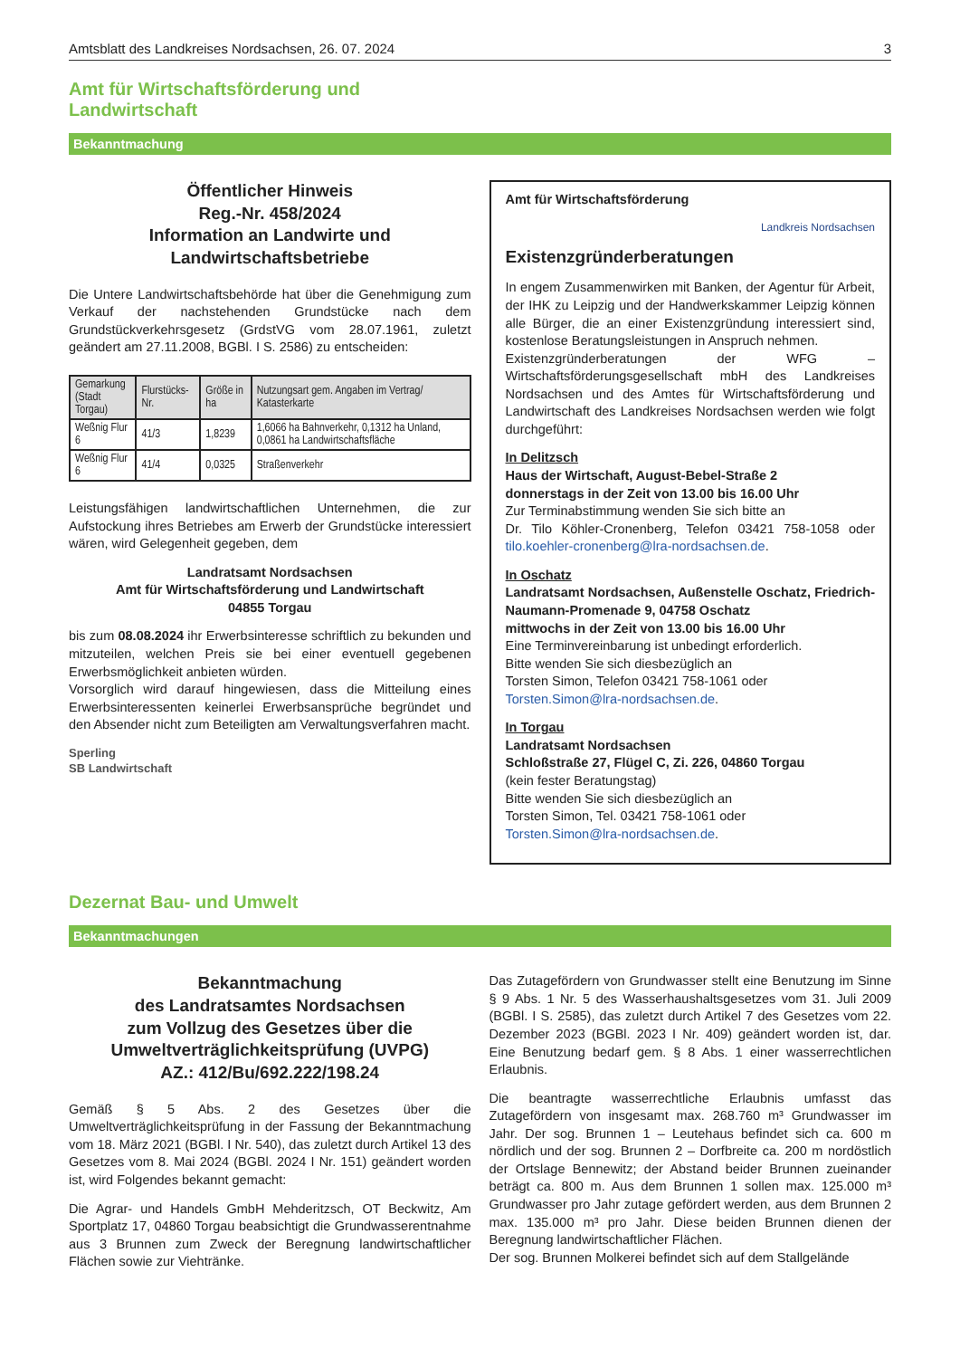Amtsblatt des Landkreises Nordsachsen, 26. 07. 2024 3
Amt für Wirtschaftsförderung und
Landwirtschaft
Bekanntmachung
Öffentlicher Hinweis
Reg.-Nr. 458/2024
Information an Landwirte und
Landwirtschaftsbetriebe
Die Untere Landwirtschaftsbehörde hat über die Genehmigung zum Verkauf der nachstehenden Grundstücke nach dem Grundstückverkehrsgesetz (GrdstVG vom 28.07.1961, zuletzt geändert am 27.11.2008, BGBl. I S. 2586) zu entscheiden:
| Gemarkung (Stadt Torgau) | Flurstücks-Nr. | Größe in ha | Nutzungsart gem. Angaben im Vertrag/ Katasterkarte |
| --- | --- | --- | --- |
| Weßnig Flur 6 | 41/3 | 1,8239 | 1,6066 ha Bahnverkehr, 0,1312 ha Unland, 0,0861 ha Landwirtschaftsfläche |
| Weßnig Flur 6 | 41/4 | 0,0325 | Straßenverkehr |
Leistungsfähigen landwirtschaftlichen Unternehmen, die zur Aufstockung ihres Betriebes am Erwerb der Grundstücke interessiert wären, wird Gelegenheit gegeben, dem
Landratsamt Nordsachsen
Amt für Wirtschaftsförderung und Landwirtschaft
04855 Torgau
bis zum 08.08.2024 ihr Erwerbsinteresse schriftlich zu bekunden und mitzuteilen, welchen Preis sie bei einer eventuell gegebenen Erwerbsmöglichkeit anbieten würden.
Vorsorglich wird darauf hingewiesen, dass die Mitteilung eines Erwerbsinteressenten keinerlei Erwerbsansprüche begründet und den Absender nicht zum Beteiligten am Verwaltungsverfahren macht.
Sperling
SB Landwirtschaft
Amt für Wirtschaftsförderung
Landkreis Nordsachsen
Existenzgründerberatungen
In engem Zusammenwirken mit Banken, der Agentur für Arbeit, der IHK zu Leipzig und der Handwerkskammer Leipzig können alle Bürger, die an einer Existenzgründung interessiert sind, kostenlose Beratungsleistungen in Anspruch nehmen.
Existenzgründerberatungen der WFG – Wirtschaftsförderungsgesellschaft mbH des Landkreises Nordsachsen und des Amtes für Wirtschaftsförderung und Landwirtschaft des Landkreises Nordsachsen werden wie folgt durchgeführt:
In Delitzsch
Haus der Wirtschaft, August-Bebel-Straße 2
donnerstags in der Zeit von 13.00 bis 16.00 Uhr
Zur Terminabstimmung wenden Sie sich bitte an
Dr. Tilo Köhler-Cronenberg, Telefon 03421 758-1058 oder tilo.koehler-cronenberg@lra-nordsachsen.de.
In Oschatz
Landratsamt Nordsachsen, Außenstelle Oschatz, Friedrich-Naumann-Promenade 9, 04758 Oschatz
mittwochs in der Zeit von 13.00 bis 16.00 Uhr
Eine Terminvereinbarung ist unbedingt erforderlich.
Bitte wenden Sie sich diesbezüglich an
Torsten Simon, Telefon 03421 758-1061 oder
Torsten.Simon@lra-nordsachsen.de.
In Torgau
Landratsamt Nordsachsen
Schloßstraße 27, Flügel C, Zi. 226, 04860 Torgau
(kein fester Beratungstag)
Bitte wenden Sie sich diesbezüglich an
Torsten Simon, Tel. 03421 758-1061 oder
Torsten.Simon@lra-nordsachsen.de.
Dezernat Bau- und Umwelt
Bekanntmachungen
Bekanntmachung
des Landratsamtes Nordsachsen
zum Vollzug des Gesetzes über die
Umweltverträglichkeitsprüfung (UVPG)
AZ.: 412/Bu/692.222/198.24
Gemäß § 5 Abs. 2 des Gesetzes über die Umweltverträglichkeitsprüfung in der Fassung der Bekanntmachung vom 18. März 2021 (BGBl. I Nr. 540), das zuletzt durch Artikel 13 des Gesetzes vom 8. Mai 2024 (BGBl. 2024 I Nr. 151) geändert worden ist, wird Folgendes bekannt gemacht:
Die Agrar- und Handels GmbH Mehderitzsch, OT Beckwitz, Am Sportplatz 17, 04860 Torgau beabsichtigt die Grundwasserentnahme aus 3 Brunnen zum Zweck der Beregnung landwirtschaftlicher Flächen sowie zur Viehtränke.
Das Zutagefördern von Grundwasser stellt eine Benutzung im Sinne § 9 Abs. 1 Nr. 5 des Wasserhaushaltsgesetzes vom 31. Juli 2009 (BGBl. I S. 2585), das zuletzt durch Artikel 7 des Gesetzes vom 22. Dezember 2023 (BGBl. 2023 I Nr. 409) geändert worden ist, dar. Eine Benutzung bedarf gem. § 8 Abs. 1 einer wasserrechtlichen Erlaubnis.
Die beantragte wasserrechtliche Erlaubnis umfasst das Zutagefördern von insgesamt max. 268.760 m³ Grundwasser im Jahr. Der sog. Brunnen 1 – Leutehaus befindet sich ca. 600 m nördlich und der sog. Brunnen 2 – Dorfbreite ca. 200 m nordöstlich der Ortslage Bennewitz; der Abstand beider Brunnen zueinander beträgt ca. 800 m. Aus dem Brunnen 1 sollen max. 125.000 m³ Grundwasser pro Jahr zutage gefördert werden, aus dem Brunnen 2 max. 135.000 m³ pro Jahr. Diese beiden Brunnen dienen der Beregnung landwirtschaftlicher Flächen.
Der sog. Brunnen Molkerei befindet sich auf dem Stallgelände